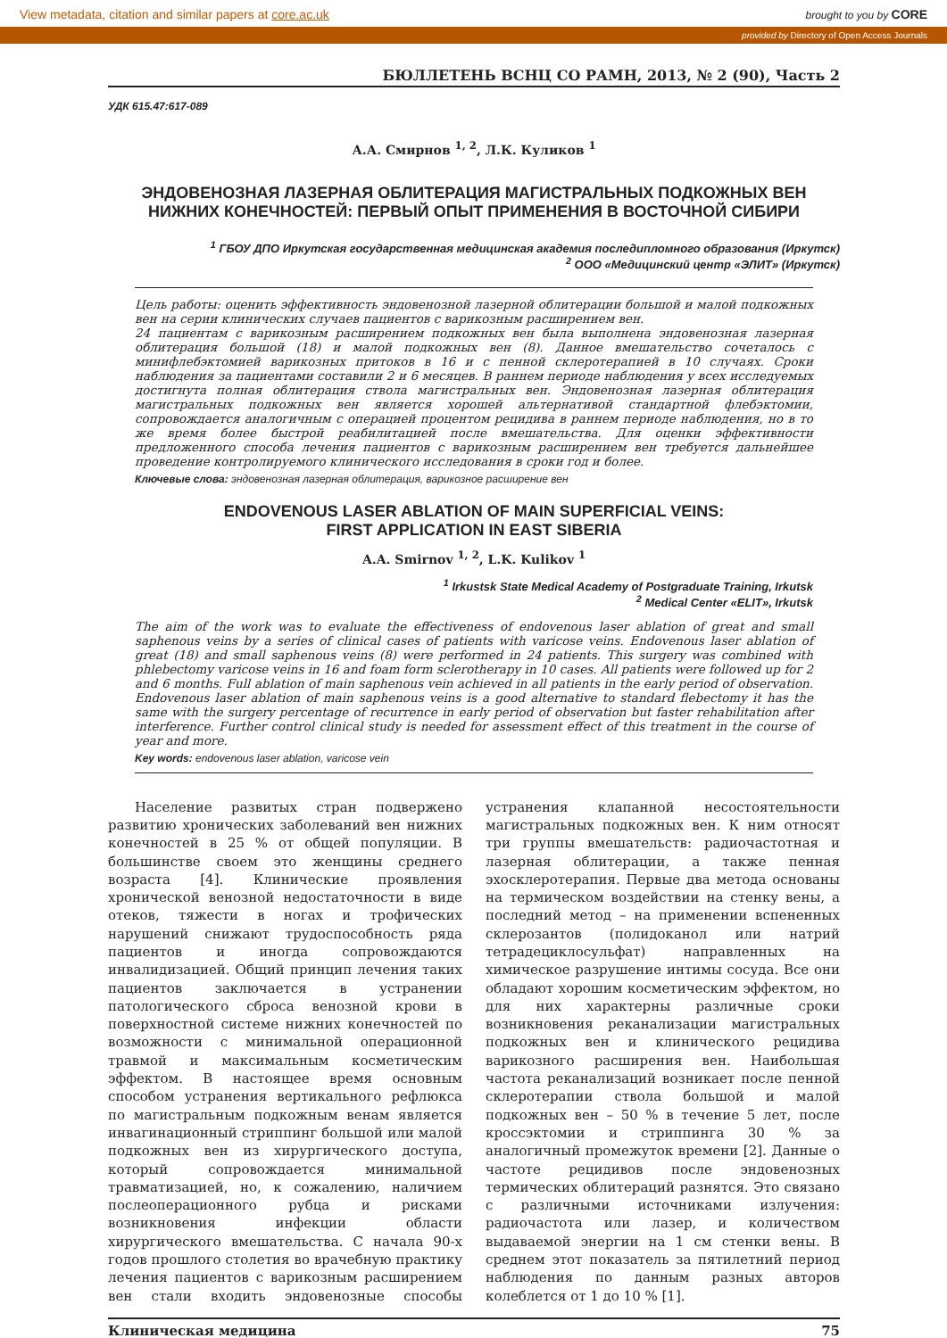View metadata, citation and similar papers at core.ac.uk brought to you by CORE
provided by Directory of Open Access Journals
БЮЛЛЕТЕНЬ ВСНЦ СО РАМН, 2013, № 2 (90), Часть 2
УДК 615.47:617-089
А.А. Смирнов <sup>1, 2</sup>, Л.К. Куликов <sup>1</sup>
ЭНДОВЕНОЗНАЯ ЛАЗЕРНАЯ ОБЛИТЕРАЦИЯ МАГИСТРАЛЬНЫХ ПОДКОЖНЫХ ВЕН
НИЖНИХ КОНЕЧНОСТЕЙ: ПЕРВЫЙ ОПЫТ ПРИМЕНЕНИЯ В ВОСТОЧНОЙ СИБИРИ
<sup>1</sup> ГБОУ ДПО Иркутская государственная медицинская академия последипломного образования (Иркутск)
<sup>2</sup> ООО «Медицинский центр «ЭЛИТ» (Иркутск)
Цель работы: оценить эффективность эндовенозной лазерной облитерации большой и малой подкожных вен на серии клинических случаев пациентов с варикозным расширением вен.
24 пациентам с варикозным расширением подкожных вен была выполнена эндовенозная лазерная облитерация большой (18) и малой подкожных вен (8). Данное вмешательство сочеталось с минифлебэктомией варикозных притоков в 16 и с пенной склеротерапией в 10 случаях. Сроки наблюдения за пациентами составили 2 и 6 месяцев. В раннем периоде наблюдения у всех исследуемых достигнута полная облитерация ствола магистральных вен. Эндовенозная лазерная облитерация магистральных подкожных вен является хорошей альтернативой стандартной флебэктомии, сопровождается аналогичным с операцией процентом рецидива в раннем периоде наблюдения, но в то же время более быстрой реабилитацией после вмешательства. Для оценки эффективности предложенного способа лечения пациентов с варикозным расширением вен требуется дальнейшее проведение контролируемого клинического исследования в сроки год и более.
Ключевые слова: эндовенозная лазерная облитерация, варикозное расширение вен
ENDOVENOUS LASER ABLATION OF MAIN SUPERFICIAL VEINS:
FIRST APPLICATION IN EAST SIBERIA
A.A. Smirnov <sup>1, 2</sup>, L.K. Kulikov <sup>1</sup>
<sup>1</sup> Irkustsk State Medical Academy of Postgraduate Training, Irkutsk
<sup>2</sup> Medical Center «ELIT», Irkutsk
The aim of the work was to evaluate the effectiveness of endovenous laser ablation of great and small saphenous veins by a series of clinical cases of patients with varicose veins. Endovenous laser ablation of great (18) and small saphenous veins (8) were performed in 24 patients. This surgery was combined with phlebectomy varicose veins in 16 and foam form sclerotherapy in 10 cases. All patients were followed up for 2 and 6 months. Full ablation of main saphenous vein achieved in all patients in the early period of observation. Endovenous laser ablation of main saphenous veins is a good alternative to standard flebectomy it has the same with the surgery percentage of recurrence in early period of observation but faster rehabilitation after interference. Further control clinical study is needed for assessment effect of this treatment in the course of year and more.
Key words: endovenous laser ablation, varicose vein
Население развитых стран подвержено развитию хронических заболеваний вен нижних конечностей в 25 % от общей популяции. В большинстве своем это женщины среднего возраста [4]. Клинические проявления хронической венозной недостаточности в виде отеков, тяжести в ногах и трофических нарушений снижают трудоспособность ряда пациентов и иногда сопровождаются инвалидизацией. Общий принцип лечения таких пациентов заключается в устранении патологического сброса венозной крови в поверхностной системе нижних конечностей по возможности с минимальной операционной травмой и максимальным косметическим эффектом. В настоящее время основным способом устранения вертикального рефлюкса по магистральным подкожным венам является инвагинационный стриппинг большой или малой подкожных вен из хирургического доступа, который сопровождается минимальной травматизацией, но, к сожалению, наличием послеоперационного рубца и рисками возникновения инфекции области хирургического вмешательства. С начала 90-х годов прошлого столетия во врачебную практику лечения пациентов с варикозным расширением вен стали входить эндовенозные способы устранения клапанной несостоятельности магистральных подкожных вен. К ним относят три группы вмешательств: радиочастотная и лазерная облитерации, а также пенная эхосклеротерапия. Первые два метода основаны на термическом воздействии на стенку вены, а последний метод – на применении вспененных склерозантов (полидоканол или натрий тетрадециклосульфат) направленных на химическое разрушение интимы сосуда. Все они обладают хорошим косметическим эффектом, но для них характерны различные сроки возникновения реканализации магистральных подкожных вен и клинического рецидива варикозного расширения вен. Наибольшая частота реканализаций возникает после пенной склеротерапии ствола большой и малой подкожных вен – 50 % в течение 5 лет, после кроссэктомии и стриппинга 30 % за аналогичный промежуток времени [2]. Данные о частоте рецидивов после эндовенозных термических облитераций разнятся. Это связано с различными источниками излучения: радиочастота или лазер, и количеством выдаваемой энергии на 1 см стенки вены. В среднем этот показатель за пятилетний период наблюдения по данным разных авторов колеблется от 1 до 10 % [1].
Клиническая медицина 75